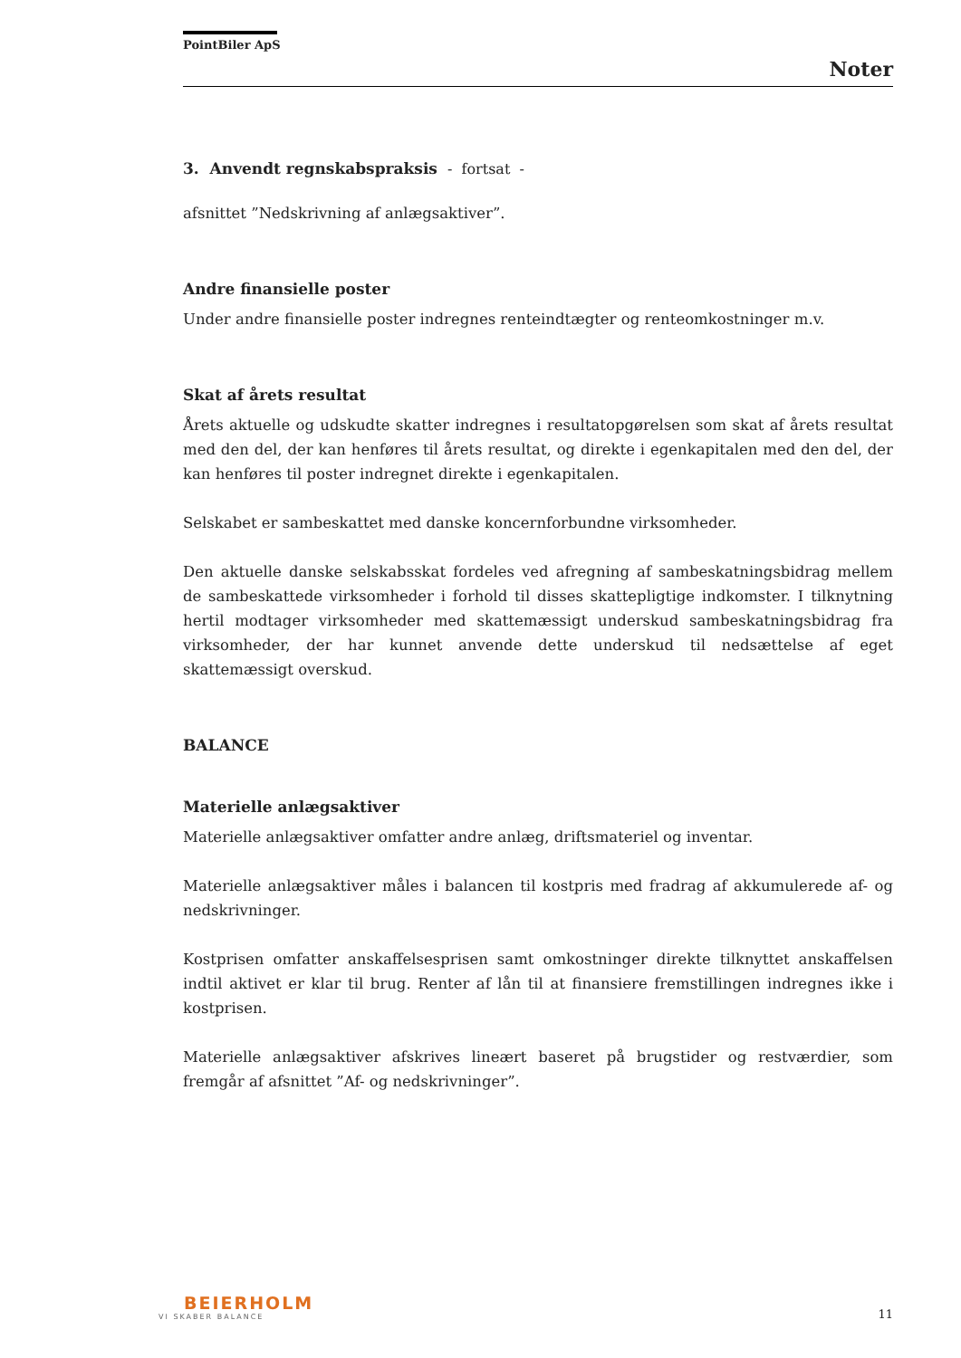PointBiler ApS
Noter
3. Anvendt regnskabspraksis - fortsat -
afsnittet ”Nedskrivning af anlægsaktiver”.
Andre finansielle poster
Under andre finansielle poster indregnes renteindtægter og renteomkostninger m.v.
Skat af årets resultat
Årets aktuelle og udskudte skatter indregnes i resultatopgørelsen som skat af årets resultat med den del, der kan henføres til årets resultat, og direkte i egenkapitalen med den del, der kan henføres til poster indregnet direkte i egenkapitalen.
Selskabet er sambeskattet med danske koncernforbundne virksomheder.
Den aktuelle danske selskabsskat fordeles ved afregning af sambeskatningsbidrag mellem de sambeskattede virksomheder i forhold til disses skattepligtige indkomster. I tilknytning hertil modtager virksomheder med skattemæssigt underskud sambeskatningsbidrag fra virksomheder, der har kunnet anvende dette underskud til nedsættelse af eget skattemæssigt overskud.
BALANCE
Materielle anlægsaktiver
Materielle anlægsaktiver omfatter andre anlæg, driftsmateriel og inventar.
Materielle anlægsaktiver måles i balancen til kostpris med fradrag af akkumulerede af- og nedskrivninger.
Kostprisen omfatter anskaffelsesprisen samt omkostninger direkte tilknyttet anskaffelsen indtil aktivet er klar til brug. Renter af lån til at finansiere fremstillingen indregnes ikke i kostprisen.
Materielle anlægsaktiver afskrives lineært baseret på brugstider og restværdier, som fremgår af afsnittet ”Af- og nedskrivninger”.
BEIERHOLM
VI SKABER BALANCE
11